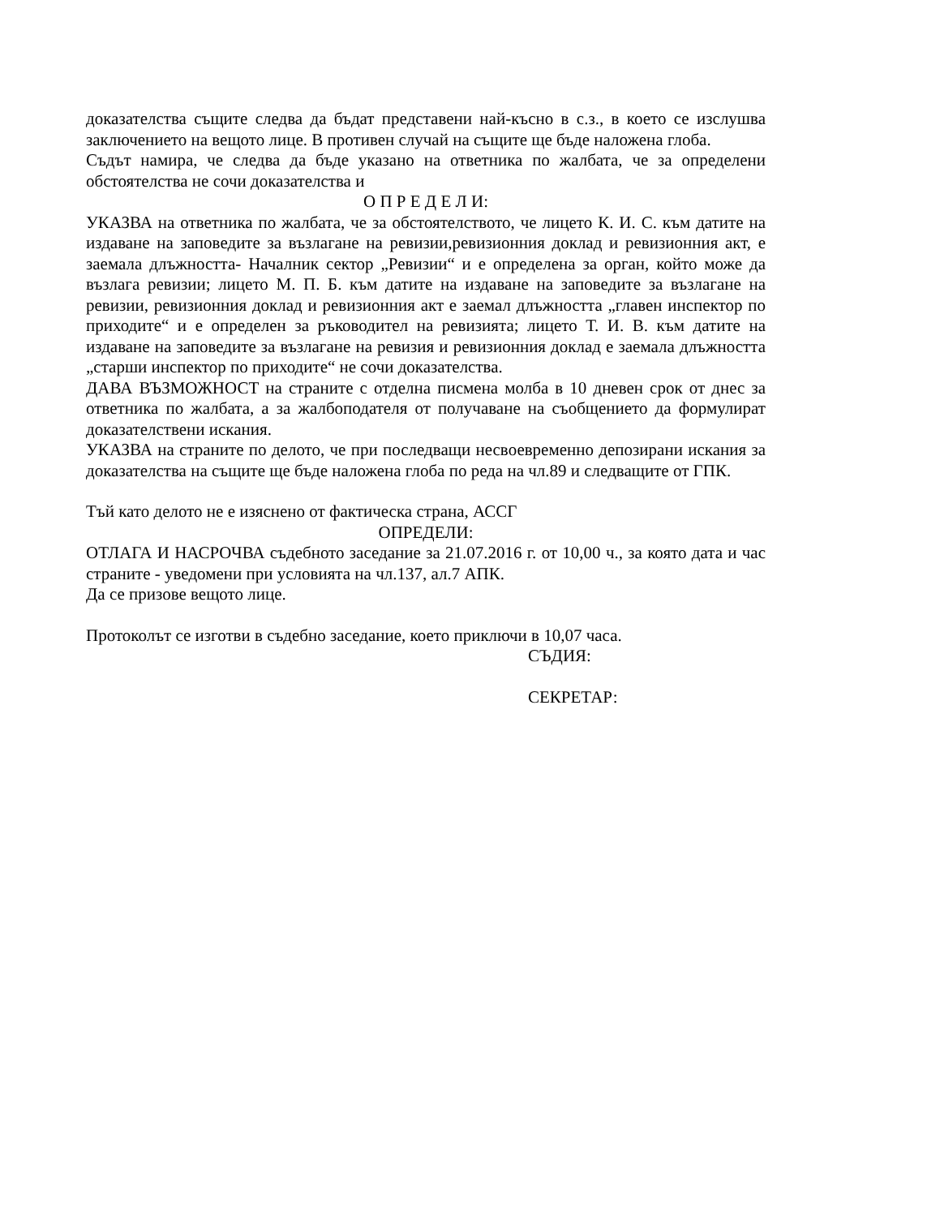доказателства същите следва да бъдат представени най-късно в с.з., в което се изслушва заключението на вещото лице. В противен случай на същите ще бъде наложена глоба.
Съдът намира, че следва да бъде указано на ответника по жалбата, че за определени обстоятелства не сочи доказателства и
О П Р Е Д Е Л И:
УКАЗВА на ответника по жалбата, че за обстоятелството, че лицето К. И. С. към датите на издаване на заповедите за възлагане на ревизии,ревизионния доклад и ревизионния акт, е заемала длъжността- Началник сектор „Ревизии“ и е определена за орган, който може да възлага ревизии; лицето М. П. Б. към датите на издаване на заповедите за възлагане на ревизии, ревизионния доклад и ревизионния акт е заемал длъжността „главен инспектор по приходите“ и е определен за ръководител на ревизията; лицето Т. И. В. към датите на издаване на заповедите за възлагане на ревизия и ревизионния доклад е заемала длъжността „старши инспектор по приходите“ не сочи доказателства.
ДАВА ВЪЗМОЖНОСТ на страните с отделна писмена молба в 10 дневен срок от днес за ответника по жалбата, а за жалбоподателя от получаване на съобщението да формулират доказателствени искания.
УКАЗВА на страните по делото, че при последващи несвоевременно депозирани искания за доказателства на същите ще бъде наложена глоба по реда на чл.89 и следващите от ГПК.
Тъй като делото не е изяснено от фактическа страна, АССГ
ОПРЕДЕЛИ:
ОТЛАГА И НАСРОЧВА съдебното заседание за 21.07.2016 г. от 10,00 ч., за която дата и час страните - уведомени при условията на чл.137, ал.7 АПК.
Да се призове вещото лице.
Протоколът се изготви в съдебно заседание, което приключи в 10,07 часа.
СЪДИЯ:
СЕКРЕТАР: